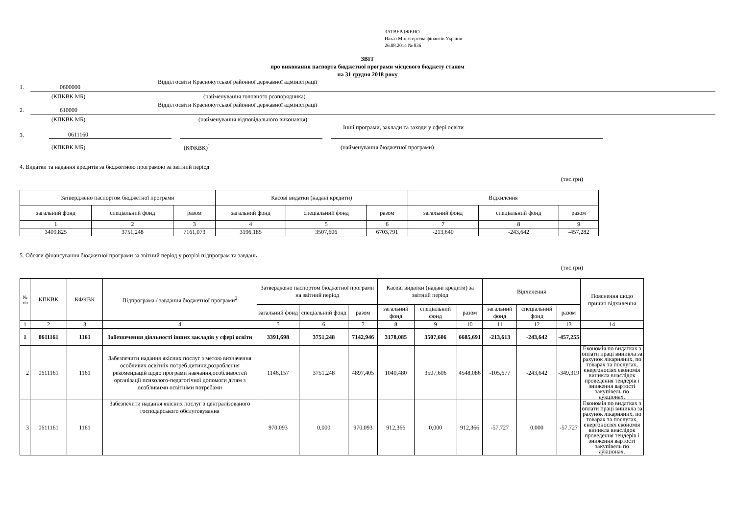ЗАТВЕРДЖЕНО
Наказ Міністерства фінансів України
26.08.2014 № 836
ЗВІТ
про виконання паспорта бюджетної програми місцевого бюджету станом
на 31 грудня 2018 року
1. 0600000 Відділ освіти Краснокутської районної державної адміністрації
(КПКВК МБ) (найменування головного розпорядника)
2. 610000 Відділ освіти Краснокутської районної державної адміністрації
(КПКВК МБ) (найменування відповідального виконавця)
3. 0611160 Інші програми, заклади та заходи у сфері освіти
(КПКВК МБ) (КФКВК)<sup>1</sup> (найменування бюджетної програми)
4. Видатки та надання кредитів за бюджетною програмою за звітний період
(тис.грн)
| Затверджено паспортом бюджетної програми | | | Касові видатки (надані кредити) | | | Відхилення | | |
| загальний фонд | спеціальний фонд | разом | загальний фонд | спеціальний фонд | разом | загальний фонд | спеціальний фонд | разом |
| 1 | 2 | 3 | 4 | 5 | 6 | 7 | 8 | 9 |
| 3409,825 | 3751,248 | 7161,073 | 3196,185 | 3507,606 | 6703,791 | -213,640 | -243,642 | -457,282 |
5. Обсяги фінансування бюджетної програми за звітний період у розрізі підпрограм та завдань
(тис.грн)
| № з/п | КПКВК | КФКВК | Підпрограма / завдання бюджетної програми<sup>2</sup> | Затверджено паспортом бюджетної програми на звітний період | | | Касові видатки (надані кредити) за звітний період | | | Відхилення | | | Пояснення щодо причин відхилення |
| | | | | загальний фонд | спеціальний фонд | разом | загальний фонд | спеціальний фонд | разом | загальний фонд | спеціальний фонд | разом | |
| 1 | 2 | 3 | 4 | 5 | 6 | 7 | 8 | 9 | 10 | 11 | 12 | 13 | 14 |
| 1 | 0611161 | 1161 | Забезпечення діяльності інших закладів у сфері освіти | 3391,698 | 3751,248 | 7142,946 | 3178,085 | 3507,606 | 6685,691 | -213,613 | -243,642 | -457,255 | |
| 2 | 0611161 | 1161 | Забезпечити надання якісних послуг з метою визначення особливих освітніх потреб дитини,розроблення рекомендацій щодо програми навчання,особливостей організації психолого-педагогічної допомоги дітям з особливими освітніми потребами | 1146,157 | 3751,248 | 4897,405 | 1040,480 | 3507,606 | 4548,086 | -105,677 | -243,642 | -349,319 | Економія по видатках з оплати праці виникла за рахунок лікарняних, по товарах та послугах, енергоносіях економія виникла внаслідок проведення тендерів і зниження вартості закупівель по аукціонах. |
| 3 | 0611161 | 1161 | Забезпечити надання якісних послуг з централізованого господарського обслуговування | 970,093 | 0,000 | 970,093 | 912,366 | 0,000 | 912,366 | -57,727 | 0,000 | -57,727 | Економія по видатках з оплати праці виникла за рахунок лікарняних, по товарах та послугах, енергоносіях економія виникла внаслідок проведення тендерів і зниження вартості закупівель по аукціонах. |